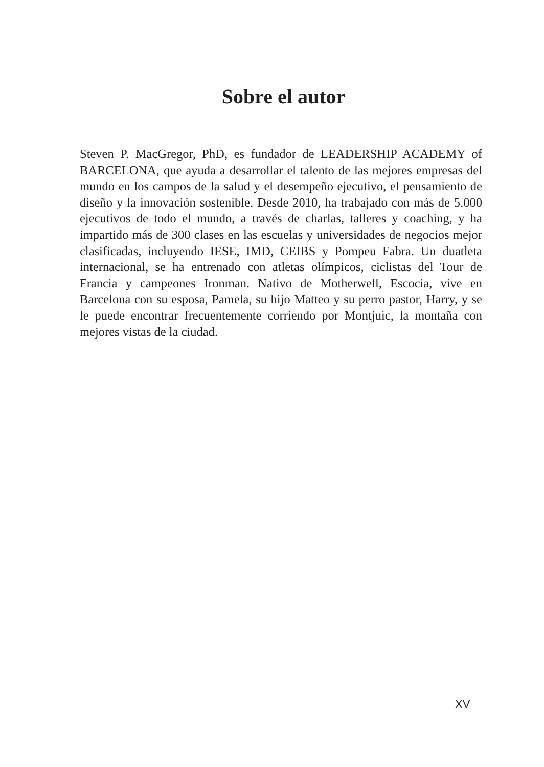Sobre el autor
Steven P. MacGregor, PhD, es fundador de LEADERSHIP ACADEMY of BARCELONA, que ayuda a desarrollar el talento de las mejores empresas del mundo en los campos de la salud y el desempeño ejecutivo, el pensamiento de diseño y la innovación sostenible. Desde 2010, ha trabajado con más de 5.000 ejecutivos de todo el mundo, a través de charlas, talleres y coaching, y ha impartido más de 300 clases en las escuelas y universidades de negocios mejor clasificadas, incluyendo IESE, IMD, CEIBS y Pompeu Fabra. Un duatleta internacional, se ha entrenado con atletas olímpicos, ciclistas del Tour de Francia y campeones Ironman. Nativo de Motherwell, Escocia, vive en Barcelona con su esposa, Pamela, su hijo Matteo y su perro pastor, Harry, y se le puede encontrar frecuentemente corriendo por Montjuic, la montaña con mejores vistas de la ciudad.
XV